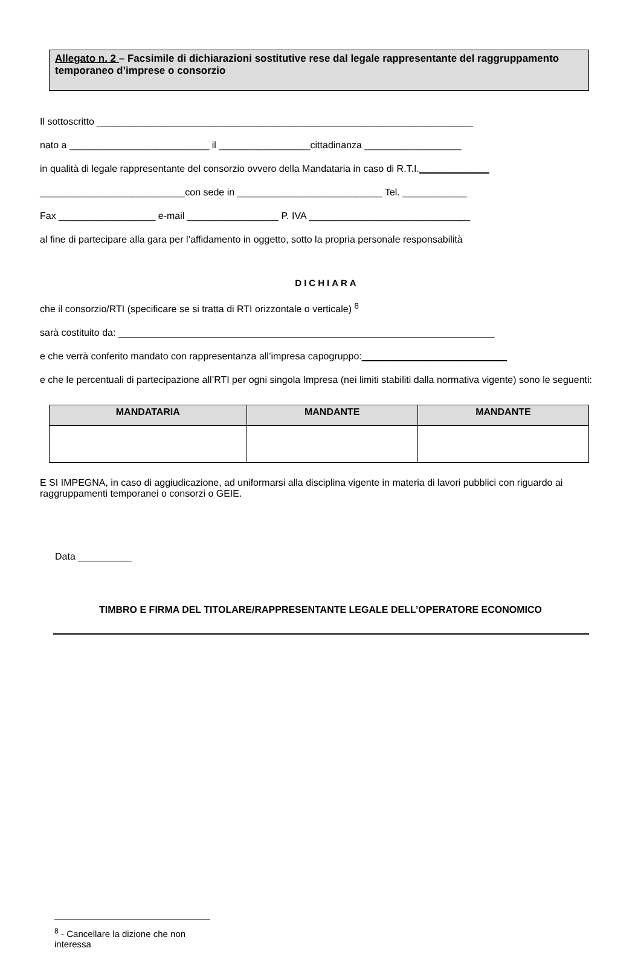Allegato n. 2 – Facsimile di dichiarazioni sostitutive rese dal legale rappresentante del raggruppamento temporaneo d’imprese o consorzio
Il sottoscritto ______________________________________________________________________
nato a __________________________ il _________________cittadinanza __________________
in qualità di legale rappresentante del consorzio ovvero della Mandataria in caso di R.T.I._____________
___________________________con sede in ___________________________ Tel. ____________
Fax __________________ e-mail _________________ P. IVA ______________________________
al fine di partecipare alla gara per l’affidamento in oggetto, sotto la propria personale responsabilità
DICHIARA
che il consorzio/RTI (specificare se si tratta di RTI orizzontale o verticale) <sup>8</sup>
sarà costituito da: ______________________________________________________________________
e che verrà conferito mandato con rappresentanza all’impresa capogruppo:___________________________
e che le percentuali di partecipazione all’RTI per ogni singola Impresa (nei limiti stabiliti dalla normativa vigente) sono le seguenti:
| MANDATARIA | MANDANTE | MANDANTE |
| --- | --- | --- |
E SI IMPEGNA, in caso di aggiudicazione, ad uniformarsi alla disciplina vigente in materia di lavori pubblici con riguardo ai raggruppamenti temporanei o consorzi o GEIE.
Data __________
TIMBRO E FIRMA DEL TITOLARE/RAPPRESENTANTE LEGALE DELL’OPERATORE ECONOMICO
<sup>8</sup> - Cancellare la dizione che non interessa